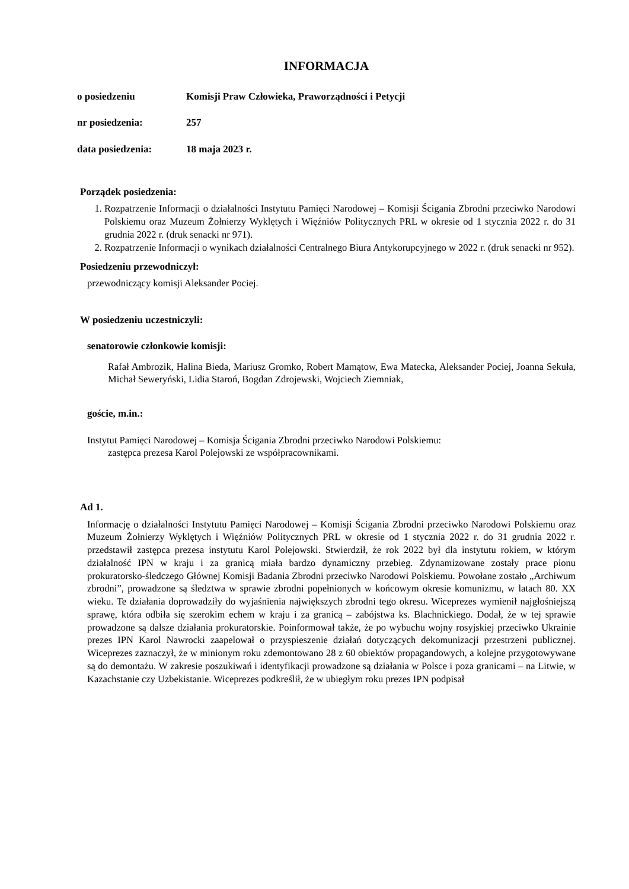INFORMACJA
o posiedzeniu Komisji Praw Człowieka, Praworządności i Petycji
nr posiedzenia: 257
data posiedzenia: 18 maja 2023 r.
Porządek posiedzenia:
1. Rozpatrzenie Informacji o działalności Instytutu Pamięci Narodowej – Komisji Ścigania Zbrodni przeciwko Narodowi Polskiemu oraz Muzeum Żołnierzy Wyklętych i Więźniów Politycznych PRL w okresie od 1 stycznia 2022 r. do 31 grudnia 2022 r. (druk senacki nr 971).
2. Rozpatrzenie Informacji o wynikach działalności Centralnego Biura Antykorupcyjnego w 2022 r. (druk senacki nr 952).
Posiedzeniu przewodniczył:
przewodniczący komisji Aleksander Pociej.
W posiedzeniu uczestniczyli:
senatorowie członkowie komisji:
Rafał Ambrozik, Halina Bieda, Mariusz Gromko, Robert Mamątow, Ewa Matecka, Aleksander Pociej, Joanna Sekuła, Michał Seweryński, Lidia Staroń, Bogdan Zdrojewski, Wojciech Ziemniak,
goście, m.in.:
Instytut Pamięci Narodowej – Komisja Ścigania Zbrodni przeciwko Narodowi Polskiemu:
zastępca prezesa Karol Polejowski ze współpracownikami.
Ad 1.
Informację o działalności Instytutu Pamięci Narodowej – Komisji Ścigania Zbrodni przeciwko Narodowi Polskiemu oraz Muzeum Żołnierzy Wyklętych i Więźniów Politycznych PRL w okresie od 1 stycznia 2022 r. do 31 grudnia 2022 r. przedstawił zastępca prezesa instytutu Karol Polejowski. Stwierdził, że rok 2022 był dla instytutu rokiem, w którym działalność IPN w kraju i za granicą miała bardzo dynamiczny przebieg. Zdynamizowane zostały prace pionu prokuratorsko-śledczego Głównej Komisji Badania Zbrodni przeciwko Narodowi Polskiemu. Powołane zostało „Archiwum zbrodni”, prowadzone są śledztwa w sprawie zbrodni popełnionych w końcowym okresie komunizmu, w latach 80. XX wieku. Te działania doprowadziły do wyjaśnienia największych zbrodni tego okresu. Wiceprezes wymienił najgłośniejszą sprawę, która odbiła się szerokim echem w kraju i za granicą – zabójstwa ks. Blachnickiego. Dodał, że w tej sprawie prowadzone są dalsze działania prokuratorskie. Poinformował także, że po wybuchu wojny rosyjskiej przeciwko Ukrainie prezes IPN Karol Nawrocki zaapelował o przyspieszenie działań dotyczących dekomunizacji przestrzeni publicznej. Wiceprezes zaznaczył, że w minionym roku zdemontowano 28 z 60 obiektów propagandowych, a kolejne przygotowywane są do demontażu. W zakresie poszukiwań i identyfikacji prowadzone są działania w Polsce i poza granicami – na Litwie, w Kazachstanie czy Uzbekistanie. Wiceprezes podkreślił, że w ubiegłym roku prezes IPN podpisał